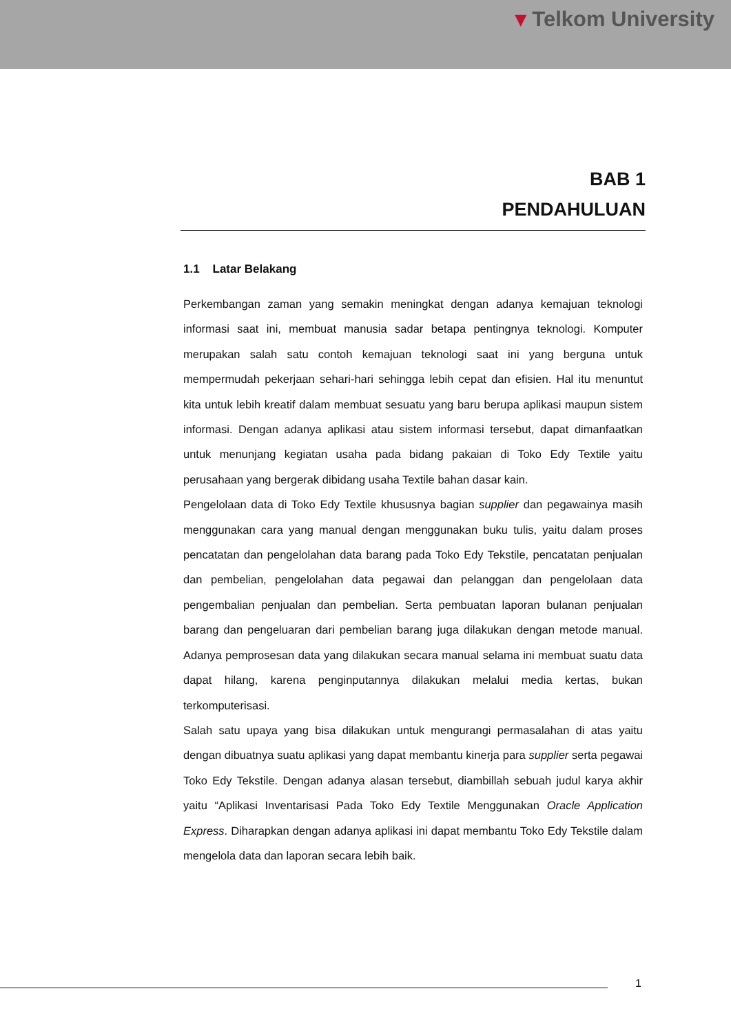▾ Telkom University
BAB 1
PENDAHULUAN
1.1 Latar Belakang
Perkembangan zaman yang semakin meningkat dengan adanya kemajuan teknologi informasi saat ini, membuat manusia sadar betapa pentingnya teknologi. Komputer merupakan salah satu contoh kemajuan teknologi saat ini yang berguna untuk mempermudah pekerjaan sehari-hari sehingga lebih cepat dan efisien. Hal itu menuntut kita untuk lebih kreatif dalam membuat sesuatu yang baru berupa aplikasi maupun sistem informasi. Dengan adanya aplikasi atau sistem informasi tersebut, dapat dimanfaatkan untuk menunjang kegiatan usaha pada bidang pakaian di Toko Edy Textile yaitu perusahaan yang bergerak dibidang usaha Textile bahan dasar kain.
Pengelolaan data di Toko Edy Textile khususnya bagian supplier dan pegawainya masih menggunakan cara yang manual dengan menggunakan buku tulis, yaitu dalam proses pencatatan dan pengelolahan data barang pada Toko Edy Tekstile, pencatatan penjualan dan pembelian, pengelolahan data pegawai dan pelanggan dan pengelolaan data pengembalian penjualan dan pembelian. Serta pembuatan laporan bulanan penjualan barang dan pengeluaran dari pembelian barang juga dilakukan dengan metode manual. Adanya pemprosesan data yang dilakukan secara manual selama ini membuat suatu data dapat hilang, karena penginputannya dilakukan melalui media kertas, bukan terkomputerisasi.
Salah satu upaya yang bisa dilakukan untuk mengurangi permasalahan di atas yaitu dengan dibuatnya suatu aplikasi yang dapat membantu kinerja para supplier serta pegawai Toko Edy Tekstile. Dengan adanya alasan tersebut, diambillah sebuah judul karya akhir yaitu “Aplikasi Inventarisasi Pada Toko Edy Textile Menggunakan Oracle Application Express. Diharapkan dengan adanya aplikasi ini dapat membantu Toko Edy Tekstile dalam mengelola data dan laporan secara lebih baik.
1